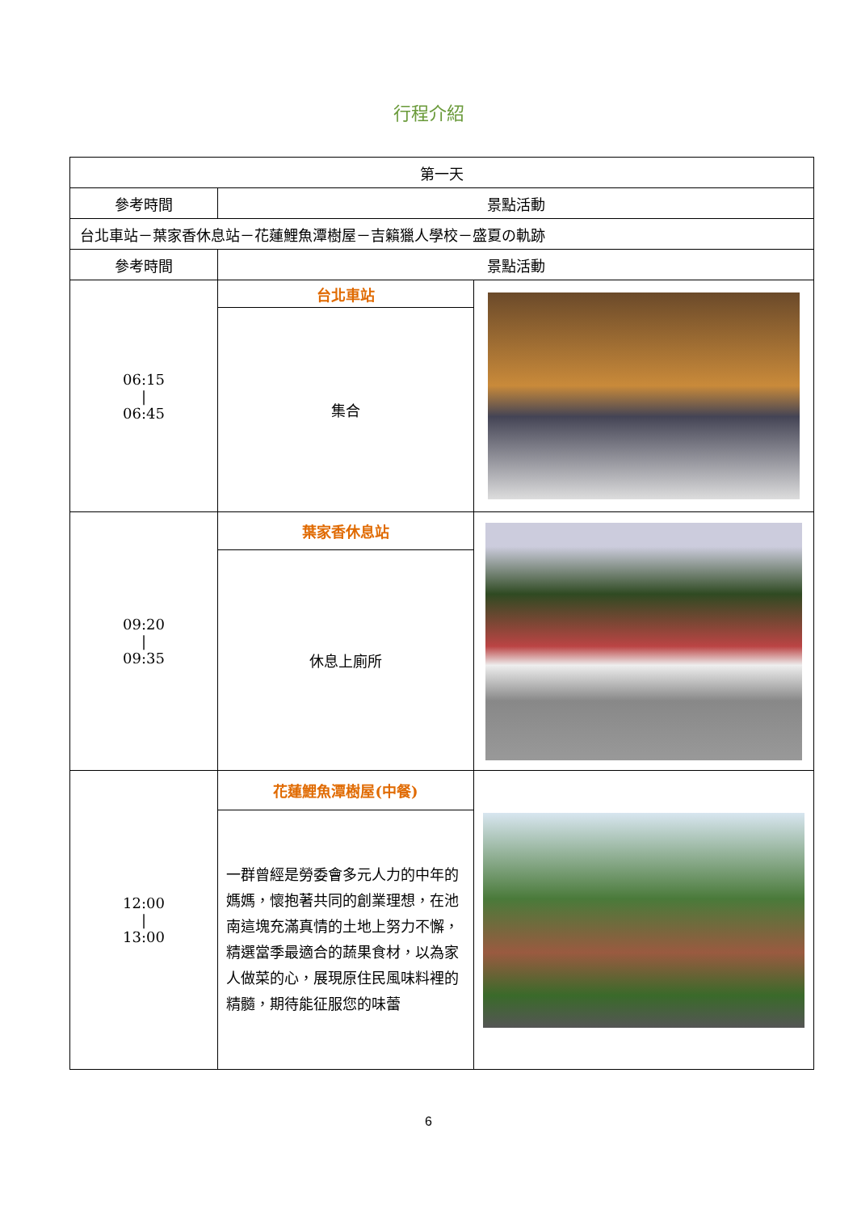行程介紹
| 第一天 | | |
| --- | --- | --- |
| 參考時間 | 景點活動 | |
| 台北車站－葉家香休息站－花蓮鯉魚潭樹屋－吉籟獵人學校－盛夏の軌跡 | | |
| 參考時間 | 景點活動 | |
| 06:15 / 06:45 | 台北車站 | |
| | 集合 | |
| 09:20 / 09:35 | 葉家香休息站 | |
| | 休息上廁所 | |
| 12:00 / 13:00 | 花蓮鯉魚潭樹屋(中餐) | |
| | 一群曾經是勞委會多元人力的中年的媽媽，懷抱著共同的創業理想，在池南這塊充滿真情的土地上努力不懈，精選當季最適合的蔬果食材，以為家人做菜的心，展現原住民風味料裡的精髓，期待能征服您的味蕾 | |
6